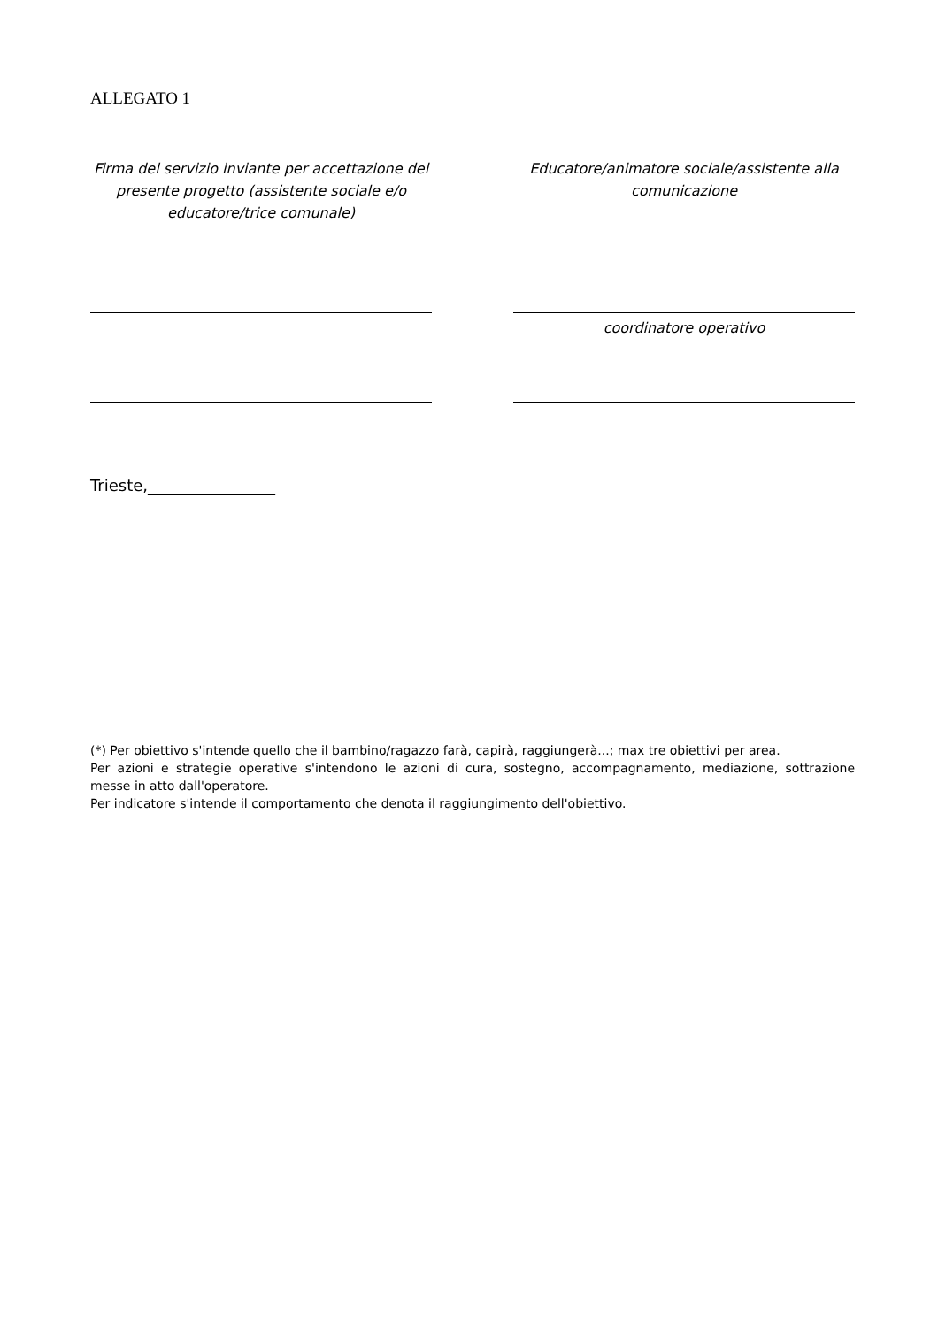ALLEGATO 1
Firma del servizio inviante per accettazione del presente progetto (assistente sociale e/o educatore/trice comunale)
Educatore/animatore sociale/assistente alla comunicazione
coordinatore operativo
Trieste,________________
(*) Per obiettivo s'intende quello che il bambino/ragazzo farà, capirà, raggiungerà...; max tre obiettivi per area.
Per azioni e strategie operative s'intendono le azioni di cura, sostegno, accompagnamento, mediazione, sottrazione messe in atto dall'operatore.
Per indicatore s'intende il comportamento che denota il raggiungimento dell'obiettivo.